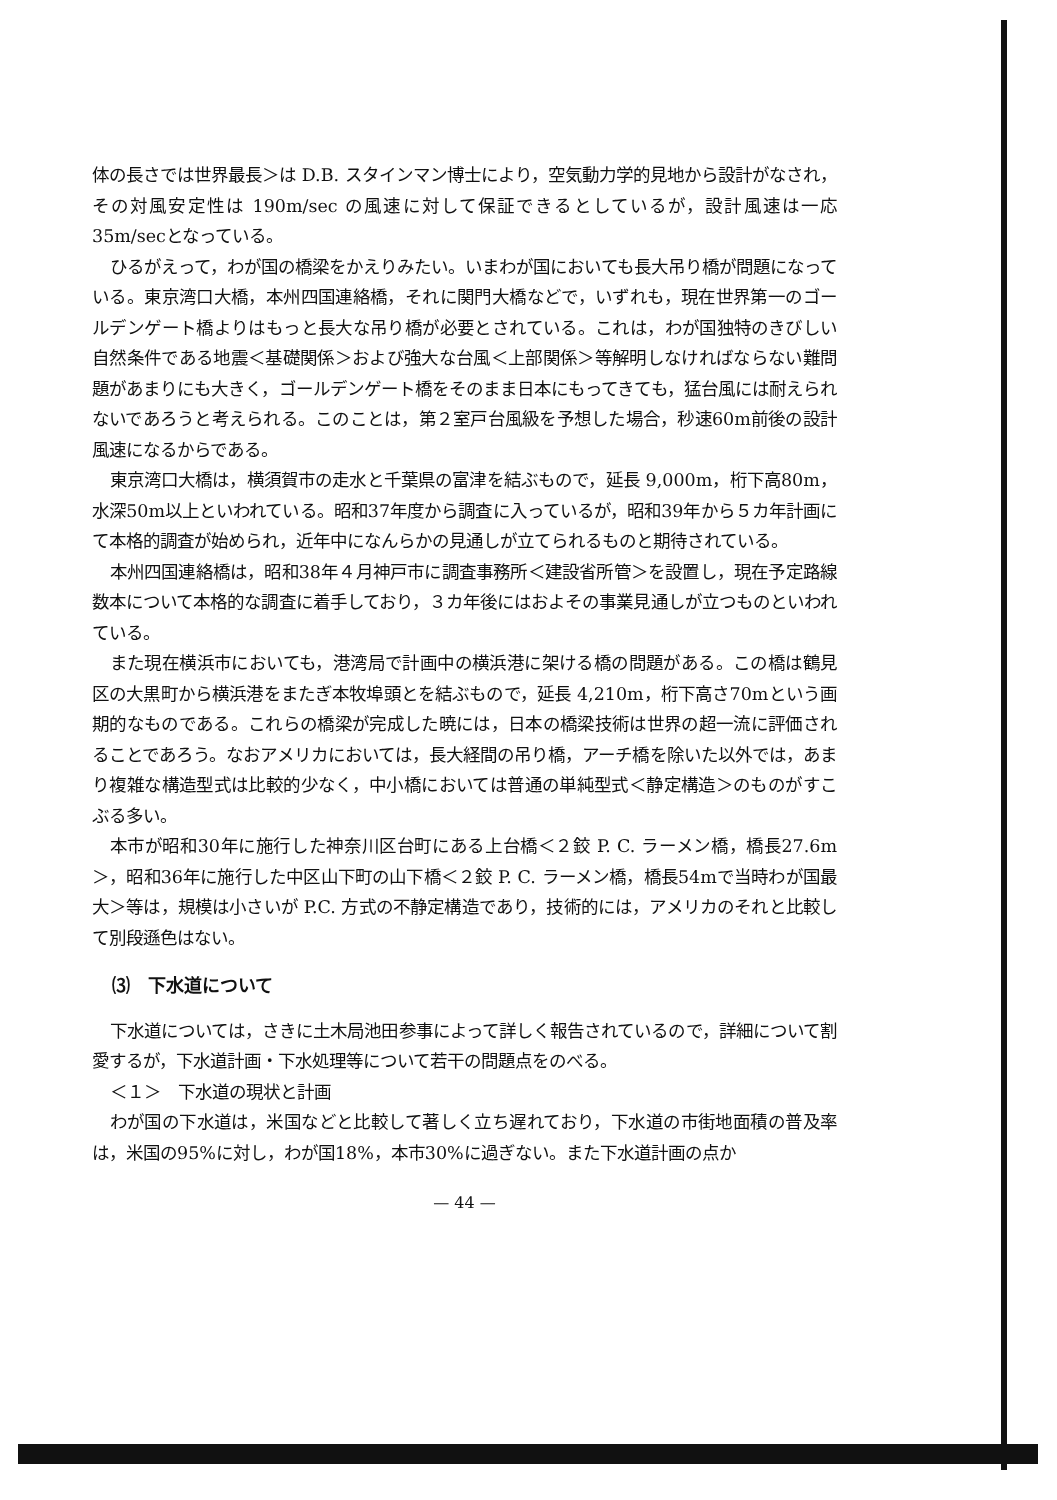体の長さでは世界最長＞は D.B. スタインマン博士により，空気動力学的見地から設計がなされ，その対風安定性は 190m/sec の風速に対して保証できるとしているが，設計風速は一応35m/secとなっている。
ひるがえって，わが国の橋梁をかえりみたい。いまわが国においても長大吊り橋が問題になっている。東京湾口大橋，本州四国連絡橋，それに関門大橋などで，いずれも，現在世界第一のゴールデンゲート橋よりはもっと長大な吊り橋が必要とされている。これは，わが国独特のきびしい自然条件である地震＜基礎関係＞および強大な台風＜上部関係＞等解明しなければならない難問題があまりにも大きく，ゴールデンゲート橋をそのまま日本にもってきても，猛台風には耐えられないであろうと考えられる。このことは，第２室戸台風級を予想した場合，秒速60m前後の設計風速になるからである。
東京湾口大橋は，横須賀市の走水と千葉県の富津を結ぶもので，延長 9,000m，桁下高80m，水深50m以上といわれている。昭和37年度から調査に入っているが，昭和39年から５カ年計画にて本格的調査が始められ，近年中になんらかの見通しが立てられるものと期待されている。
本州四国連絡橋は，昭和38年４月神戸市に調査事務所＜建設省所管＞を設置し，現在予定路線数本について本格的な調査に着手しており，３カ年後にはおよその事業見通しが立つものといわれている。
また現在横浜市においても，港湾局で計画中の横浜港に架ける橋の問題がある。この橋は鶴見区の大黒町から横浜港をまたぎ本牧埠頭とを結ぶもので，延長 4,210m，桁下高さ70mという画期的なものである。これらの橋梁が完成した暁には，日本の橋梁技術は世界の超一流に評価されることであろう。なおアメリカにおいては，長大経間の吊り橋，アーチ橋を除いた以外では，あまり複雑な構造型式は比較的少なく，中小橋においては普通の単純型式＜静定構造＞のものがすこぶる多い。
本市が昭和30年に施行した神奈川区台町にある上台橋＜２鉸 P. C. ラーメン橋，橋長27.6m＞，昭和36年に施行した中区山下町の山下橋＜２鉸 P. C. ラーメン橋，橋長54mで当時わが国最大＞等は，規模は小さいが P.C. 方式の不静定構造であり，技術的には，アメリカのそれと比較して別段遜色はない。
⑶　下水道について
下水道については，さきに土木局池田参事によって詳しく報告されているので，詳細について割愛するが，下水道計画・下水処理等について若干の問題点をのべる。
＜１＞　下水道の現状と計画
わが国の下水道は，米国などと比較して著しく立ち遅れており，下水道の市街地面積の普及率は，米国の95%に対し，わが国18%，本市30%に過ぎない。また下水道計画の点か
— 44 —